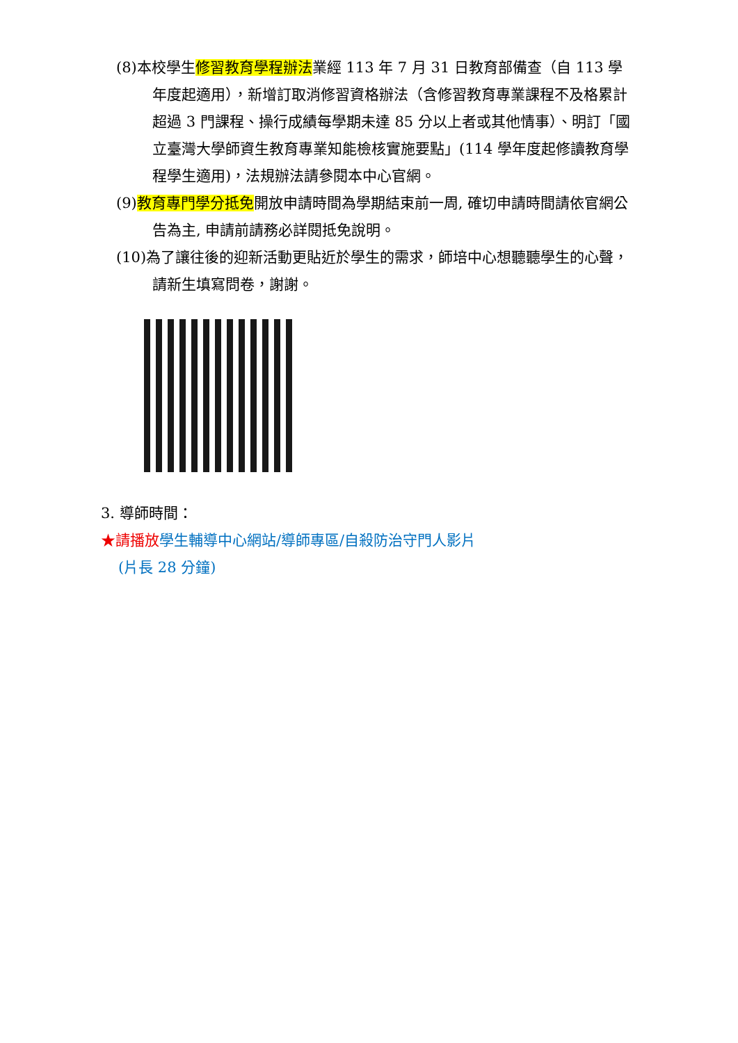(8)本校學生修習教育學程辦法業經 113 年 7 月 31 日教育部備查（自 113 學年度起適用），新增訂取消修習資格辦法（含修習教育專業課程不及格累計超過 3 門課程、操行成績每學期未達 85 分以上者或其他情事）、明訂「國立臺灣大學師資生教育專業知能檢核實施要點」(114 學年度起修讀教育學程學生適用)，法規辦法請參閱本中心官網。
(9)教育專門學分抵免開放申請時間為學期結束前一周, 確切申請時間請依官網公告為主, 申請前請務必詳閱抵免說明。
(10)為了讓往後的迎新活動更貼近於學生的需求，師培中心想聽聽學生的心聲，請新生填寫問卷，謝謝。
3. 導師時間：
★請播放 學生輔導中心網站/導師專區/自殺防治守門人影片
(片長 28 分鐘)